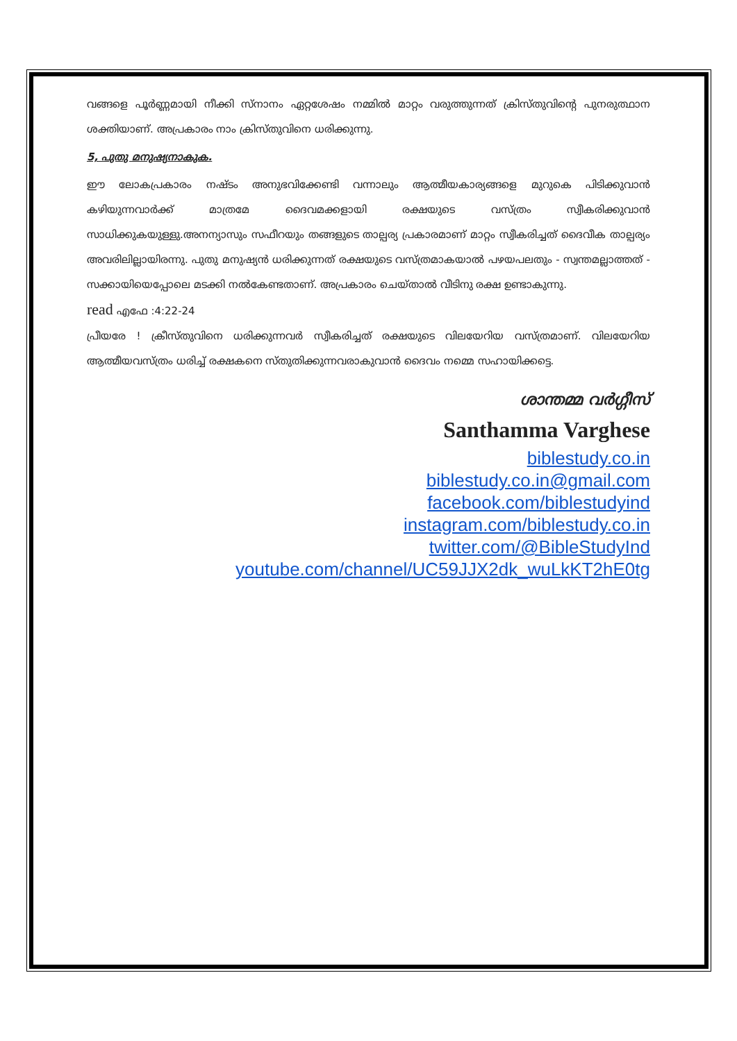വങ്ങളെ പൂർണ്ണമായി നീക്കി സ്നാനം ഏറ്റശേഷം നമ്മിൽ മാറ്റം വരുത്തുന്നത് ക്രിസ്തുവിന്റെ പുനരുത്ഥാന ശക്തിയാണ്. അപ്രകാരം നാം ക്രിസ്തുവിനെ ധരിക്കുന്നു.
5, പുതു മനുഷ്യനാകുക.
ഈ ലോകപ്രകാരം നഷ്ടം അനുഭവിക്കേണ്ടി വന്നാലും ആത്മീയകാര്യങ്ങളെ മുറുകെ പിടിക്കുവാൻ കഴിയുന്നവാർക്ക് മാത്രമേ ദൈവമക്കളായി രക്ഷയുടെ വസ്ത്രം സ്വീകരിക്കുവാൻ സാധിക്കുകയുള്ളു.അനന്യാസും സഫീറയും തങ്ങളുടെ താല്പര്യ പ്രകാരമാണ് മാറ്റം സ്വീകരിച്ചത് ദൈവീക താല്പര്യം അവരിലില്ലായിരന്നു. പുതു മനുഷ്യൻ ധരിക്കുന്നത് രക്ഷയുടെ വസ്ത്രമാകയാൽ പഴയപലതും - സ്വന്തമല്ലാത്തത് - സക്കായിയെപ്പോലെ മടക്കി നൽകേണ്ടതാണ്. അപ്രകാരം ചെയ്താൽ വീടിനു രക്ഷ ഉണ്ടാകുന്നു.
read എഫേ :4:22-24
പ്രീയരേ ! ക്രീസ്തുവിനെ ധരിക്കുന്നവർ സ്വീകരിച്ചത് രക്ഷയുടെ വിലയേറിയ വസ്ത്രമാണ്. വിലയേറിയ ആത്മീയവസ്ത്രം ധരിച്ച് രക്ഷകനെ സ്തുതിക്കുന്നവരാകുവാൻ ദൈവം നമ്മെ സഹായിക്കട്ടെ.
ശാന്തമ്മ വർഗ്ഗീസ്
Santhamma Varghese
biblestudy.co.in
biblestudy.co.in@gmail.com
facebook.com/biblestudyind
instagram.com/biblestudy.co.in
twitter.com/@BibleStudyInd
youtube.com/channel/UC59JJX2dk_wuLkKT2hE0tg